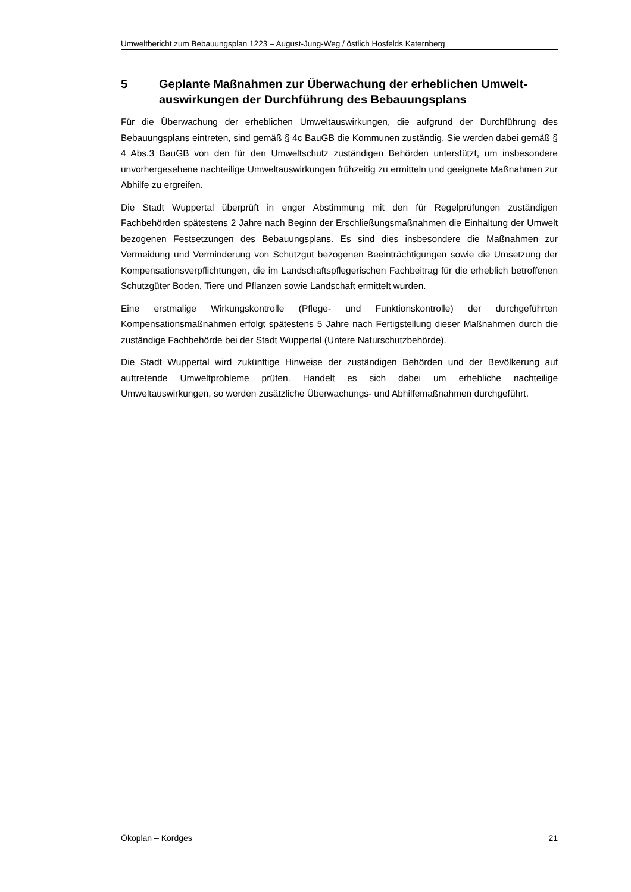Umweltbericht zum Bebauungsplan 1223 – August-Jung-Weg / östlich Hosfelds Katernberg
5 Geplante Maßnahmen zur Überwachung der erheblichen Umwelt-auswirkungen der Durchführung des Bebauungsplans
Für die Überwachung der erheblichen Umweltauswirkungen, die aufgrund der Durchführung des Bebauungsplans eintreten, sind gemäß § 4c BauGB die Kommunen zuständig. Sie werden dabei gemäß § 4 Abs.3 BauGB von den für den Umweltschutz zuständigen Behörden unterstützt, um insbesondere unvorhergesehene nachteilige Umweltauswirkungen frühzeitig zu ermitteln und geeignete Maßnahmen zur Abhilfe zu ergreifen.
Die Stadt Wuppertal überprüft in enger Abstimmung mit den für Regelprüfungen zuständigen Fachbehörden spätestens 2 Jahre nach Beginn der Erschließungsmaßnahmen die Einhaltung der Umwelt bezogenen Festsetzungen des Bebauungsplans. Es sind dies insbesondere die Maßnahmen zur Vermeidung und Verminderung von Schutzgut bezogenen Beeinträchtigungen sowie die Umsetzung der Kompensationsverpflichtungen, die im Landschaftspflegerischen Fachbeitrag für die erheblich betroffenen Schutzgüter Boden, Tiere und Pflanzen sowie Landschaft ermittelt wurden.
Eine erstmalige Wirkungskontrolle (Pflege- und Funktionskontrolle) der durchgeführten Kompensationsmaßnahmen erfolgt spätestens 5 Jahre nach Fertigstellung dieser Maßnahmen durch die zuständige Fachbehörde bei der Stadt Wuppertal (Untere Naturschutzbehörde).
Die Stadt Wuppertal wird zukünftige Hinweise der zuständigen Behörden und der Bevölkerung auf auftretende Umweltprobleme prüfen. Handelt es sich dabei um erhebliche nachteilige Umweltauswirkungen, so werden zusätzliche Überwachungs- und Abhilfemaßnahmen durchgeführt.
Ökoplan – Kordges 21